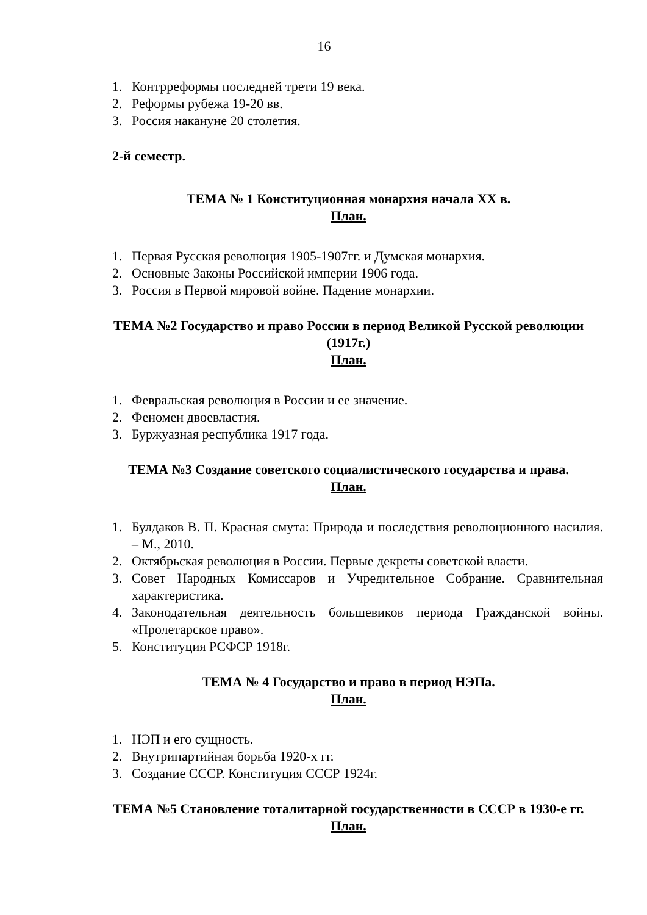16
1. Контрреформы последней трети 19 века.
2. Реформы рубежа 19-20 вв.
3. Россия накануне 20 столетия.
2-й семестр.
ТЕМА № 1 Конституционная монархия начала XX в.
План.
1. Первая Русская революция 1905-1907гг. и Думская монархия.
2. Основные Законы Российской империи 1906 года.
3. Россия в Первой мировой войне. Падение монархии.
ТЕМА №2 Государство и право России в период Великой Русской революции (1917г.)
План.
1. Февральская революция в России и ее значение.
2. Феномен двоевластия.
3. Буржуазная республика 1917 года.
ТЕМА №3 Создание советского социалистического государства и права.
План.
1. Булдаков В. П. Красная смута: Природа и последствия революционного насилия. – М., 2010.
2. Октябрьская революция в России. Первые декреты советской власти.
3. Совет Народных Комиссаров и Учредительное Собрание. Сравнительная характеристика.
4. Законодательная деятельность большевиков периода Гражданской войны. «Пролетарское право».
5. Конституция РСФСР 1918г.
ТЕМА № 4 Государство и право в период НЭПа.
План.
1. НЭП и его сущность.
2. Внутрипартийная борьба 1920-х гг.
3. Создание СССР. Конституция СССР 1924г.
ТЕМА №5 Становление тоталитарной государственности в СССР в 1930-е гг.
План.